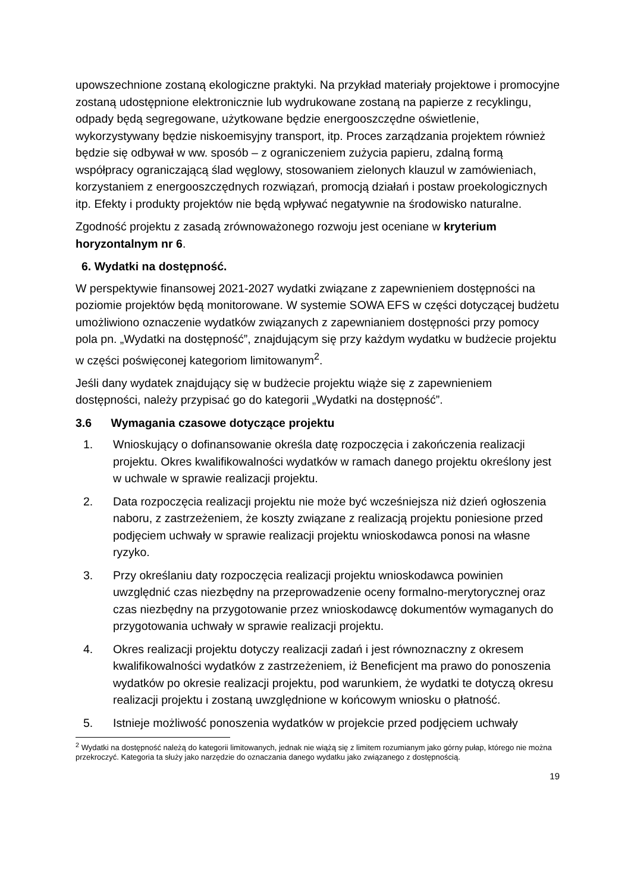upowszechnione zostaną ekologiczne praktyki. Na przykład materiały projektowe i promocyjne zostaną udostępnione elektronicznie lub wydrukowane zostaną na papierze z recyklingu, odpady będą segregowane, użytkowane będzie energooszczędne oświetlenie, wykorzystywany będzie niskoemisyjny transport, itp. Proces zarządzania projektem również będzie się odbywał w ww. sposób – z ograniczeniem zużycia papieru, zdalną formą współpracy ograniczającą ślad węglowy, stosowaniem zielonych klauzul w zamówieniach, korzystaniem z energooszczędnych rozwiązań, promocją działań i postaw proekologicznych itp. Efekty i produkty projektów nie będą wpływać negatywnie na środowisko naturalne.
Zgodność projektu z zasadą zrównoważonego rozwoju jest oceniane w kryterium horyzontalnym nr 6.
6. Wydatki na dostępność.
W perspektywie finansowej 2021-2027 wydatki związane z zapewnieniem dostępności na poziomie projektów będą monitorowane. W systemie SOWA EFS w części dotyczącej budżetu umożliwiono oznaczenie wydatków związanych z zapewnianiem dostępności przy pomocy pola pn. „Wydatki na dostępność”, znajdującym się przy każdym wydatku w budżecie projektu w części poświęconej kategoriom limitowanym<sup>2</sup>.
Jeśli dany wydatek znajdujący się w budżecie projektu wiąże się z zapewnieniem dostępności, należy przypisać go do kategorii „Wydatki na dostępność”.
3.6 Wymagania czasowe dotyczące projektu
1. Wnioskujący o dofinansowanie określa datę rozpoczęcia i zakończenia realizacji projektu. Okres kwalifikowalności wydatków w ramach danego projektu określony jest w uchwale w sprawie realizacji projektu.
2. Data rozpoczęcia realizacji projektu nie może być wcześniejsza niż dzień ogłoszenia naboru, z zastrzeżeniem, że koszty związane z realizacją projektu poniesione przed podjęciem uchwały w sprawie realizacji projektu wnioskodawca ponosi na własne ryzyko.
3. Przy określaniu daty rozpoczęcia realizacji projektu wnioskodawca powinien uwzględnić czas niezbędny na przeprowadzenie oceny formalno-merytorycznej oraz czas niezbędny na przygotowanie przez wnioskodawcę dokumentów wymaganych do przygotowania uchwały w sprawie realizacji projektu.
4. Okres realizacji projektu dotyczy realizacji zadań i jest równoznaczny z okresem kwalifikowalności wydatków z zastrzeżeniem, iż Beneficjent ma prawo do ponoszenia wydatków po okresie realizacji projektu, pod warunkiem, że wydatki te dotyczą okresu realizacji projektu i zostaną uwzględnione w końcowym wniosku o płatność.
5. Istnieje możliwość ponoszenia wydatków w projekcie przed podjęciem uchwały
<sup>2</sup> Wydatki na dostępność należą do kategorii limitowanych, jednak nie wiążą się z limitem rozumianym jako górny pułap, którego nie można przekroczyć. Kategoria ta służy jako narzędzie do oznaczania danego wydatku jako związanego z dostępnością.
19